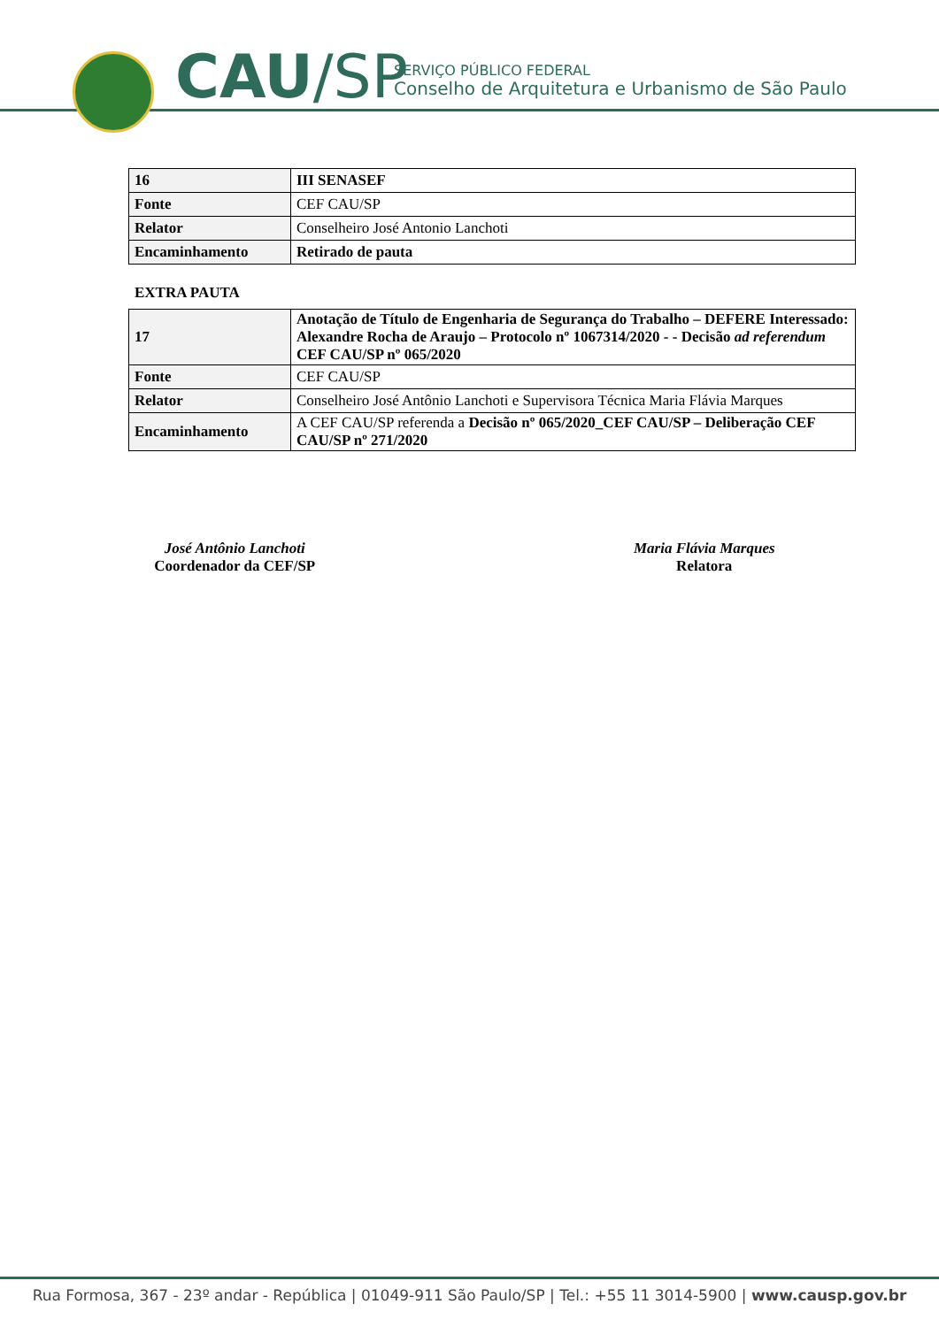CAU/SP
SERVIÇO PÚBLICO FEDERAL
Conselho de Arquitetura e Urbanismo de São Paulo
| 16 | III SENASEF |
| Fonte | CEF CAU/SP |
| Relator | Conselheiro José Antonio Lanchoti |
| Encaminhamento | Retirado de pauta |
EXTRA PAUTA
| 17 | Anotação de Título de Engenharia de Segurança do Trabalho – DEFERE Interessado: Alexandre Rocha de Araujo – Protocolo nº 1067314/2020 - - Decisão ad referendum CEF CAU/SP nº 065/2020 |
| Fonte | CEF CAU/SP |
| Relator | Conselheiro José Antônio Lanchoti e Supervisora Técnica Maria Flávia Marques |
| Encaminhamento | A CEF CAU/SP referenda a Decisão nº 065/2020_CEF CAU/SP – Deliberação CEF CAU/SP nº 271/2020 |
José Antônio Lanchoti
Coordenador da CEF/SP
Maria Flávia Marques
Relatora
Rua Formosa, 367 - 23º andar - República | 01049-911 São Paulo/SP | Tel.: +55 11 3014-5900 | www.causp.gov.br